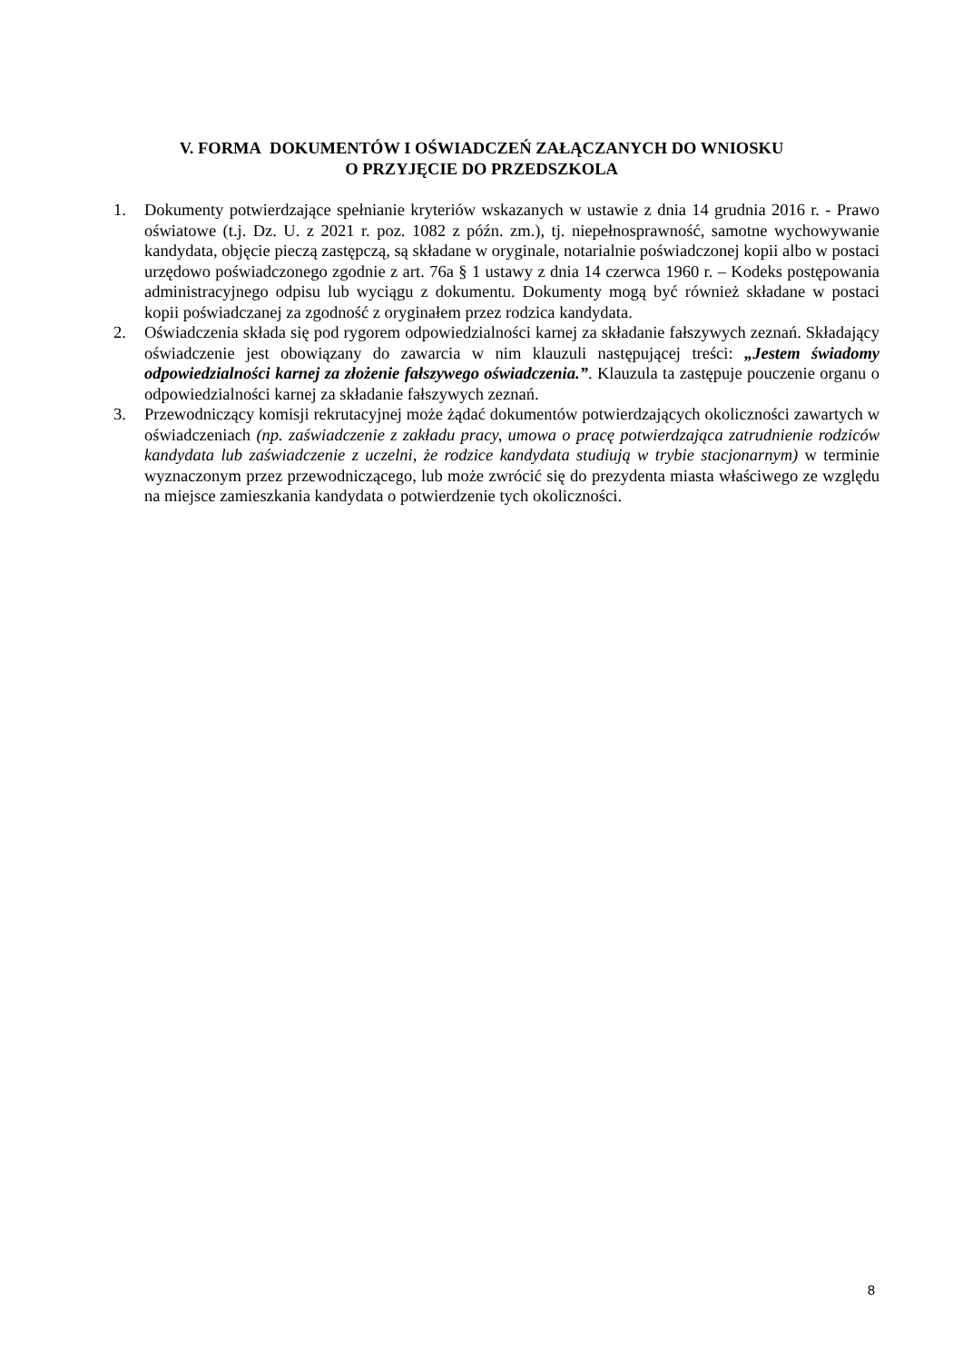V. FORMA DOKUMENTÓW I OŚWIADCZEŃ ZAŁĄCZANYCH DO WNIOSKU
O PRZYJĘCIE DO PRZEDSZKOLA
1. Dokumenty potwierdzające spełnianie kryteriów wskazanych w ustawie z dnia 14 grudnia 2016 r. - Prawo oświatowe (t.j. Dz. U. z 2021 r. poz. 1082 z późn. zm.), tj. niepełnosprawność, samotne wychowywanie kandydata, objęcie pieczą zastępczą, są składane w oryginale, notarialnie poświadczonej kopii albo w postaci urzędowo poświadczonego zgodnie z art. 76a § 1 ustawy z dnia 14 czerwca 1960 r. – Kodeks postępowania administracyjnego odpisu lub wyciągu z dokumentu. Dokumenty mogą być również składane w postaci kopii poświadczanej za zgodność z oryginałem przez rodzica kandydata.
2. Oświadczenia składa się pod rygorem odpowiedzialności karnej za składanie fałszywych zeznań. Składający oświadczenie jest obowiązany do zawarcia w nim klauzuli następującej treści: „Jestem świadomy odpowiedzialności karnej za złożenie fałszywego oświadczenia.”. Klauzula ta zastępuje pouczenie organu o odpowiedzialności karnej za składanie fałszywych zeznań.
3. Przewodniczący komisji rekrutacyjnej może żądać dokumentów potwierdzających okoliczności zawartych w oświadczeniach (np. zaświadczenie z zakładu pracy, umowa o pracę potwierdzająca zatrudnienie rodziców kandydata lub zaświadczenie z uczelni, że rodzice kandydata studiują w trybie stacjonarnym) w terminie wyznaczonym przez przewodniczącego, lub może zwrócić się do prezydenta miasta właściwego ze względu na miejsce zamieszkania kandydata o potwierdzenie tych okoliczności.
8